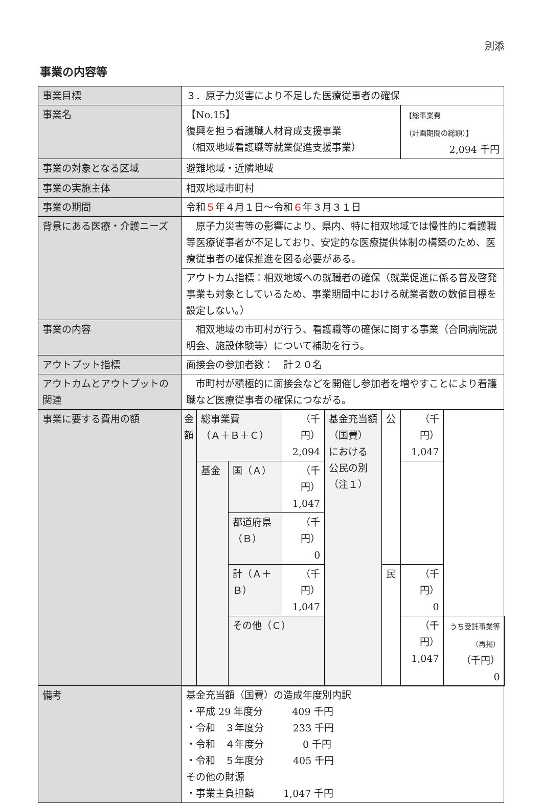別添
事業の内容等
| 事業目標 | ３．原子力災害により不足した医療従事者の確保 | |
| 事業名 | 【No.15】 復興を担う看護職人材育成支援事業 （相双地域看護職等就業促進支援事業） | 【総事業費 （計画期間の総額）】 2,094 千円 |
| 事業の対象となる区域 | 避難地域・近隣地域 | |
| 事業の実施主体 | 相双地域市町村 | |
| 事業の期間 | 令和 ５ 年４月１日～令和 ６ 年３月３１日 | |
| 背景にある医療・介護ニーズ | 原子力災害等の影響により、県内、特に相双地域では慢性的に看護職等医療従事者が不足しており、安定的な医療提供体制の構築のため、医療従事者の確保推進を図る必要がある。 | |
| | アウトカム指標：相双地域への就職者の確保（就業促進に係る普及啓発事業も対象としているため、事業期間中における就業者数の数値目標を設定しない。） | |
| 事業の内容 | 相双地域の市町村が行う、看護職等の確保に関する事業（合同病院説明会、施設体験等）について補助を行う。 | |
| アウトプット指標 | 面接会の参加者数： 計２０名 | |
| アウトカムとアウトプットの関連 | 市町村が積極的に面接会などを開催し参加者を増やすことにより看護職など医療従事者の確保につながる。 | |
| 事業に要する費用の額 | / 金額 / 総事業費 （Ａ＋Ｂ＋Ｃ） / / （千円） 2,094 / 基金充当額 （国費） における 公民の別 （注１） / 公 / （千円） 1,047 / / / / 基金 / 国（Ａ） / （千円） 1,047 / / / / / / / / 都道府県 （Ｂ） / （千円） 0 / / / / / / / / 計（Ａ＋Ｂ） / （千円） 1,047 / / 民 / （千円） 0 / / / / / その他（Ｃ） / / / / （千円） 1,047 / うち受託事業等（再掲） （千円） 0 / | |
| 備考 | 基金充当額（国費）の造成年度別内訳 ・平成 29 年度分 409 千円 ・令和 ３年度分 233 千円 ・令和 ４年度分 0 千円 ・令和 ５年度分 405 千円 その他の財源 ・事業主負担額 1,047 千円 | |